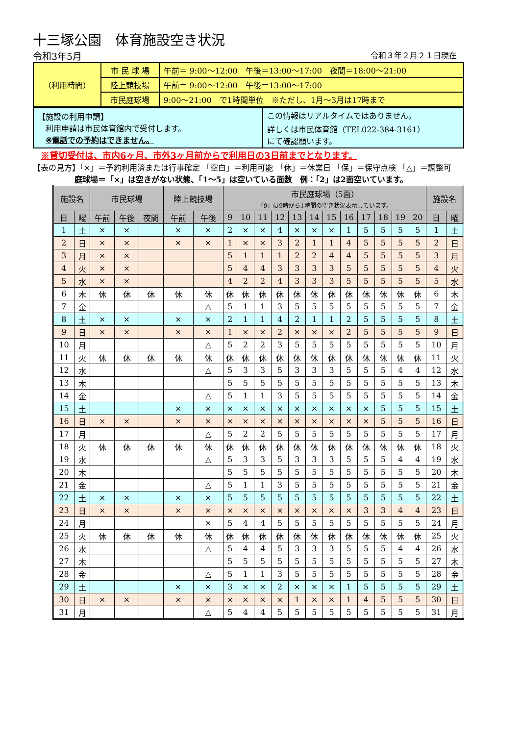十三塚公園　体育施設空き状況
令和3年5月 令和３年２月２１日現在
| （利用時間） | 市 民 球 場 | 午前＝ 9:00〜12:00 午後＝13:00〜17:00 夜間＝18:00〜21:00 |
| | 陸上競技場 | 午前＝ 9:00〜12:00 午後＝13:00〜17:00 |
| | 市民庭球場 | 9:00〜21:00 で1時間単位 ※ただし、1月〜3月は17時まで |
| 【施設の利用申請】 利用申請は市民体育館内で受付します。 ※電話での予約はできません。 | この情報はリアルタイムではありません。 詳しくは市民体育館（TEL022-384-3161） にて確認願います。 |
※貸切受付は、市内6ヶ月、市外3ヶ月前からで利用日の3日前までとなります。
【表の見方】「×」＝予約利用済または行事確定 「空白」＝利用可能 「休」＝休業日 「保」＝保守点検 「△」＝調整可
庭球場＝「×」は空きがない状態、「1〜5」は空いている面数　例：「2」は2面空いています。
| 施設名 | | 市民球場 | | | 陸上競技場 | | 市民庭球場（5面） 「9」は9時から1時間の空き状況表示しています。 | | | | | | | | | | | | 施設名 | |
| --- | --- | --- | --- | --- | --- | --- | --- | --- | --- | --- | --- | --- | --- | --- | --- | --- | --- | --- | --- | --- |
| 日 | 曜 | 午前 | 午後 | 夜間 | 午前 | 午後 | 9 | 10 | 11 | 12 | 13 | 14 | 15 | 16 | 17 | 18 | 19 | 20 | 日 | 曜 |
| 1 | 土 | × | × | | × | × | 2 | × | × | 4 | × | × | × | 1 | 5 | 5 | 5 | 5 | 1 | 土 |
| 2 | 日 | × | × | | × | × | 1 | × | × | 3 | 2 | 1 | 1 | 4 | 5 | 5 | 5 | 5 | 2 | 日 |
| 3 | 月 | × | × | | | | 5 | 1 | 1 | 1 | 2 | 2 | 4 | 4 | 5 | 5 | 5 | 5 | 3 | 月 |
| 4 | 火 | × | × | | | | 5 | 4 | 4 | 3 | 3 | 3 | 3 | 5 | 5 | 5 | 5 | 5 | 4 | 火 |
| 5 | 水 | × | × | | | | 4 | 2 | 2 | 4 | 3 | 3 | 3 | 5 | 5 | 5 | 5 | 5 | 5 | 水 |
| 6 | 木 | 休 | 休 | 休 | 休 | 休 | 休 | 休 | 休 | 休 | 休 | 休 | 休 | 休 | 休 | 休 | 休 | 休 | 6 | 木 |
| 7 | 金 | | | | | △ | 5 | 1 | 1 | 3 | 5 | 5 | 5 | 5 | 5 | 5 | 5 | 5 | 7 | 金 |
| 8 | 土 | × | × | | × | × | 2 | 1 | 1 | 4 | 2 | 1 | 1 | 2 | 5 | 5 | 5 | 5 | 8 | 土 |
| 9 | 日 | × | × | | × | × | 1 | × | × | 2 | × | × | × | 2 | 5 | 5 | 5 | 5 | 9 | 日 |
| 10 | 月 | | | | | △ | 5 | 2 | 2 | 3 | 5 | 5 | 5 | 5 | 5 | 5 | 5 | 5 | 10 | 月 |
| 11 | 火 | 休 | 休 | 休 | 休 | 休 | 休 | 休 | 休 | 休 | 休 | 休 | 休 | 休 | 休 | 休 | 休 | 休 | 11 | 火 |
| 12 | 水 | | | | | △ | 5 | 3 | 3 | 5 | 3 | 3 | 3 | 5 | 5 | 5 | 4 | 4 | 12 | 水 |
| 13 | 木 | | | | | | 5 | 5 | 5 | 5 | 5 | 5 | 5 | 5 | 5 | 5 | 5 | 5 | 13 | 木 |
| 14 | 金 | | | | | △ | 5 | 1 | 1 | 3 | 5 | 5 | 5 | 5 | 5 | 5 | 5 | 5 | 14 | 金 |
| 15 | 土 | | | | × | × | × | × | × | × | × | × | × | × | × | 5 | 5 | 5 | 15 | 土 |
| 16 | 日 | × | × | | × | × | × | × | × | × | × | × | × | × | × | 5 | 5 | 5 | 16 | 日 |
| 17 | 月 | | | | | △ | 5 | 2 | 2 | 5 | 5 | 5 | 5 | 5 | 5 | 5 | 5 | 5 | 17 | 月 |
| 18 | 火 | 休 | 休 | 休 | 休 | 休 | 休 | 休 | 休 | 休 | 休 | 休 | 休 | 休 | 休 | 休 | 休 | 休 | 18 | 火 |
| 19 | 水 | | | | | △ | 5 | 3 | 3 | 5 | 3 | 3 | 3 | 5 | 5 | 5 | 4 | 4 | 19 | 水 |
| 20 | 木 | | | | | | 5 | 5 | 5 | 5 | 5 | 5 | 5 | 5 | 5 | 5 | 5 | 5 | 20 | 木 |
| 21 | 金 | | | | | △ | 5 | 1 | 1 | 3 | 5 | 5 | 5 | 5 | 5 | 5 | 5 | 5 | 21 | 金 |
| 22 | 土 | × | × | | × | × | 5 | 5 | 5 | 5 | 5 | 5 | 5 | 5 | 5 | 5 | 5 | 5 | 22 | 土 |
| 23 | 日 | × | × | | × | × | × | × | × | × | × | × | × | × | 3 | 3 | 4 | 4 | 23 | 日 |
| 24 | 月 | | | | | × | 5 | 4 | 4 | 5 | 5 | 5 | 5 | 5 | 5 | 5 | 5 | 5 | 24 | 月 |
| 25 | 火 | 休 | 休 | 休 | 休 | 休 | 休 | 休 | 休 | 休 | 休 | 休 | 休 | 休 | 休 | 休 | 休 | 休 | 25 | 火 |
| 26 | 水 | | | | | △ | 5 | 4 | 4 | 5 | 3 | 3 | 3 | 5 | 5 | 5 | 4 | 4 | 26 | 水 |
| 27 | 木 | | | | | | 5 | 5 | 5 | 5 | 5 | 5 | 5 | 5 | 5 | 5 | 5 | 5 | 27 | 木 |
| 28 | 金 | | | | | △ | 5 | 1 | 1 | 3 | 5 | 5 | 5 | 5 | 5 | 5 | 5 | 5 | 28 | 金 |
| 29 | 土 | | | | × | × | 3 | × | × | 2 | × | × | × | 1 | 5 | 5 | 5 | 5 | 29 | 土 |
| 30 | 日 | × | × | | × | × | × | × | × | × | 1 | × | × | 1 | 4 | 5 | 5 | 5 | 30 | 日 |
| 31 | 月 | | | | | △ | 5 | 4 | 4 | 5 | 5 | 5 | 5 | 5 | 5 | 5 | 5 | 5 | 31 | 月 |